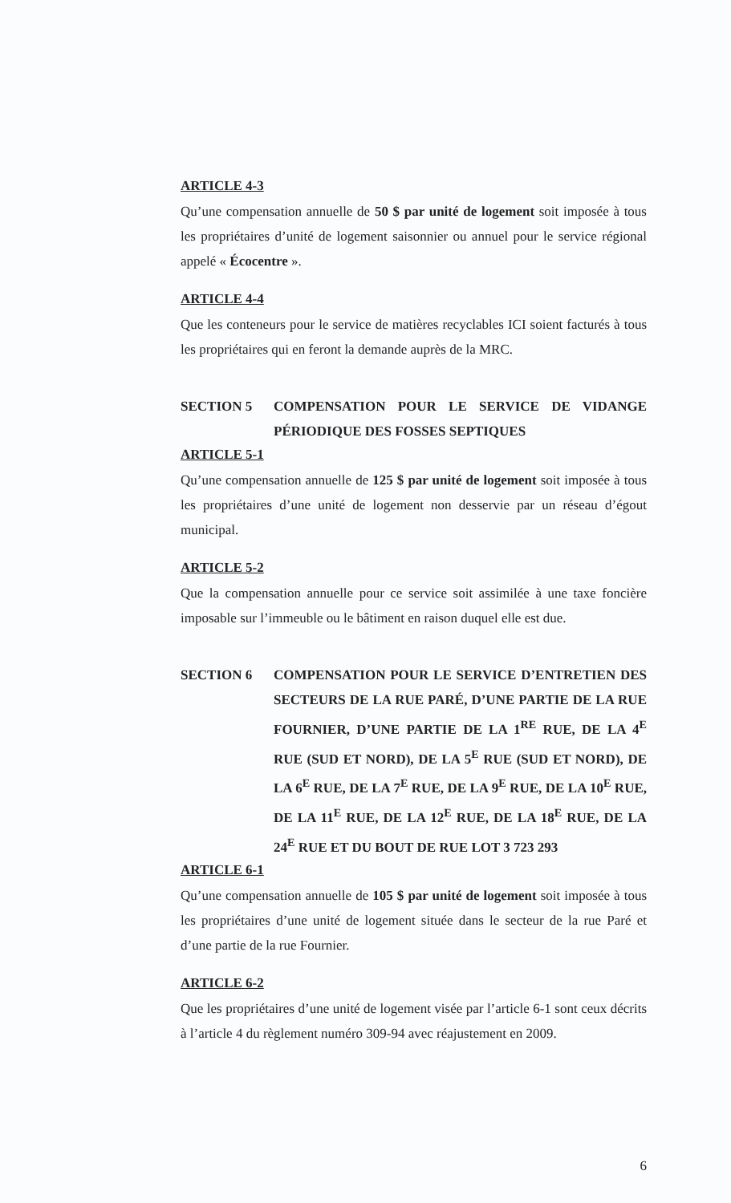ARTICLE 4-3
Qu’une compensation annuelle de 50 $ par unité de logement soit imposée à tous les propriétaires d’unité de logement saisonnier ou annuel pour le service régional appelé « Écocentre ».
ARTICLE 4-4
Que les conteneurs pour le service de matières recyclables ICI soient facturés à tous les propriétaires qui en feront la demande auprès de la MRC.
SECTION 5 COMPENSATION POUR LE SERVICE DE VIDANGE PÉRIODIQUE DES FOSSES SEPTIQUES
ARTICLE 5-1
Qu’une compensation annuelle de 125 $ par unité de logement soit imposée à tous les propriétaires d’une unité de logement non desservie par un réseau d’égout municipal.
ARTICLE 5-2
Que la compensation annuelle pour ce service soit assimilée à une taxe foncière imposable sur l’immeuble ou le bâtiment en raison duquel elle est due.
SECTION 6 COMPENSATION POUR LE SERVICE D’ENTRETIEN DES SECTEURS DE LA RUE PARÉ, D’UNE PARTIE DE LA RUE FOURNIER, D’UNE PARTIE DE LA 1<sup>RE</sup> RUE, DE LA 4<sup>E</sup> RUE (SUD ET NORD), DE LA 5<sup>E</sup> RUE (SUD ET NORD), DE LA 6<sup>E</sup> RUE, DE LA 7<sup>E</sup> RUE, DE LA 9<sup>E</sup> RUE, DE LA 10<sup>E</sup> RUE, DE LA 11<sup>E</sup> RUE, DE LA 12<sup>E</sup> RUE, DE LA 18<sup>E</sup> RUE, DE LA 24<sup>E</sup> RUE ET DU BOUT DE RUE LOT 3 723 293
ARTICLE 6-1
Qu’une compensation annuelle de 105 $ par unité de logement soit imposée à tous les propriétaires d’une unité de logement située dans le secteur de la rue Paré et d’une partie de la rue Fournier.
ARTICLE 6-2
Que les propriétaires d’une unité de logement visée par l’article 6-1 sont ceux décrits à l’article 4 du règlement numéro 309-94 avec réajustement en 2009.
6